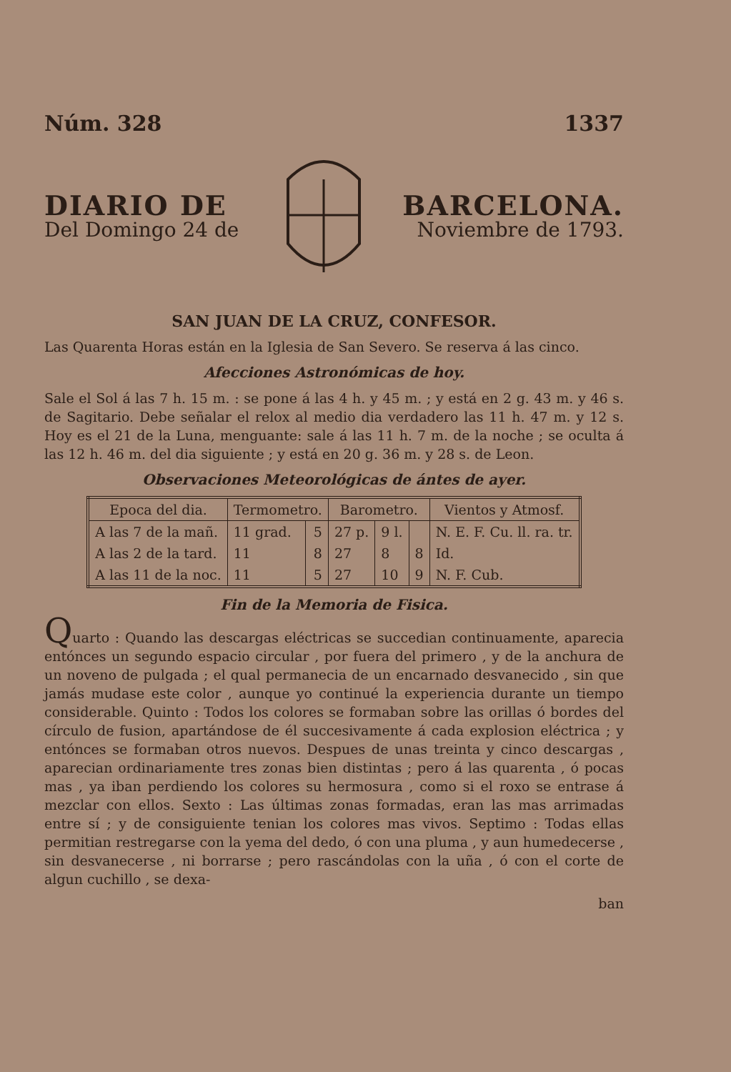Núm. 328 1337
DIARIO DE
Del Domingo 24 de
BARCELONA.
Noviembre de 1793.
SAN JUAN DE LA CRUZ, CONFESOR.
Las Quarenta Horas están en la Iglesia de San Severo. Se reserva á las cinco.
Afecciones Astronómicas de hoy.
Sale el Sol á las 7 h. 15 m. : se pone á las 4 h. y 45 m. ; y está en 2 g. 43 m. y 46 s. de Sagitario. Debe señalar el relox al medio dia verdadero las 11 h. 47 m. y 12 s. Hoy es el 21 de la Luna, menguante: sale á las 11 h. 7 m. de la noche ; se oculta á las 12 h. 46 m. del dia siguiente ; y está en 20 g. 36 m. y 28 s. de Leon.
Observaciones Meteorológicas de ántes de ayer.
| Epoca del dia. | Termometro. | | Barometro. | | | Vientos y Atmosf. |
| --- | --- | --- | --- | --- | --- | --- |
| A las 7 de la mañ. | 11 grad. | 5 | 27 p. | 9 l. | | N. E. F. Cu. ll. ra. tr. |
| A las 2 de la tard. | 11 | 8 | 27 | 8 | 8 | Id. |
| A las 11 de la noc. | 11 | 5 | 27 | 10 | 9 | N. F. Cub. |
Fin de la Memoria de Fisica.
Quarto : Quando las descargas eléctricas se succedian continuamente, aparecia entónces un segundo espacio circular , por fuera del primero , y de la anchura de un noveno de pulgada ; el qual permanecia de un encarnado desvanecido , sin que jamás mudase este color , aunque yo continué la experiencia durante un tiempo considerable. Quinto : Todos los colores se formaban sobre las orillas ó bordes del círculo de fusion, apartándose de él succesivamente á cada explosion eléctrica ; y entónces se formaban otros nuevos. Despues de unas treinta y cinco descargas , aparecian ordinariamente tres zonas bien distintas ; pero á las quarenta , ó pocas mas , ya iban perdiendo los colores su hermosura , como si el roxo se entrase á mezclar con ellos. Sexto : Las últimas zonas formadas, eran las mas arrimadas entre sí ; y de consiguiente tenian los colores mas vivos. Septimo : Todas ellas permitian restregarse con la yema del dedo, ó con una pluma , y aun humedecerse , sin desvanecerse , ni borrarse ; pero rascándolas con la uña , ó con el corte de algun cuchillo , se dexa-
ban